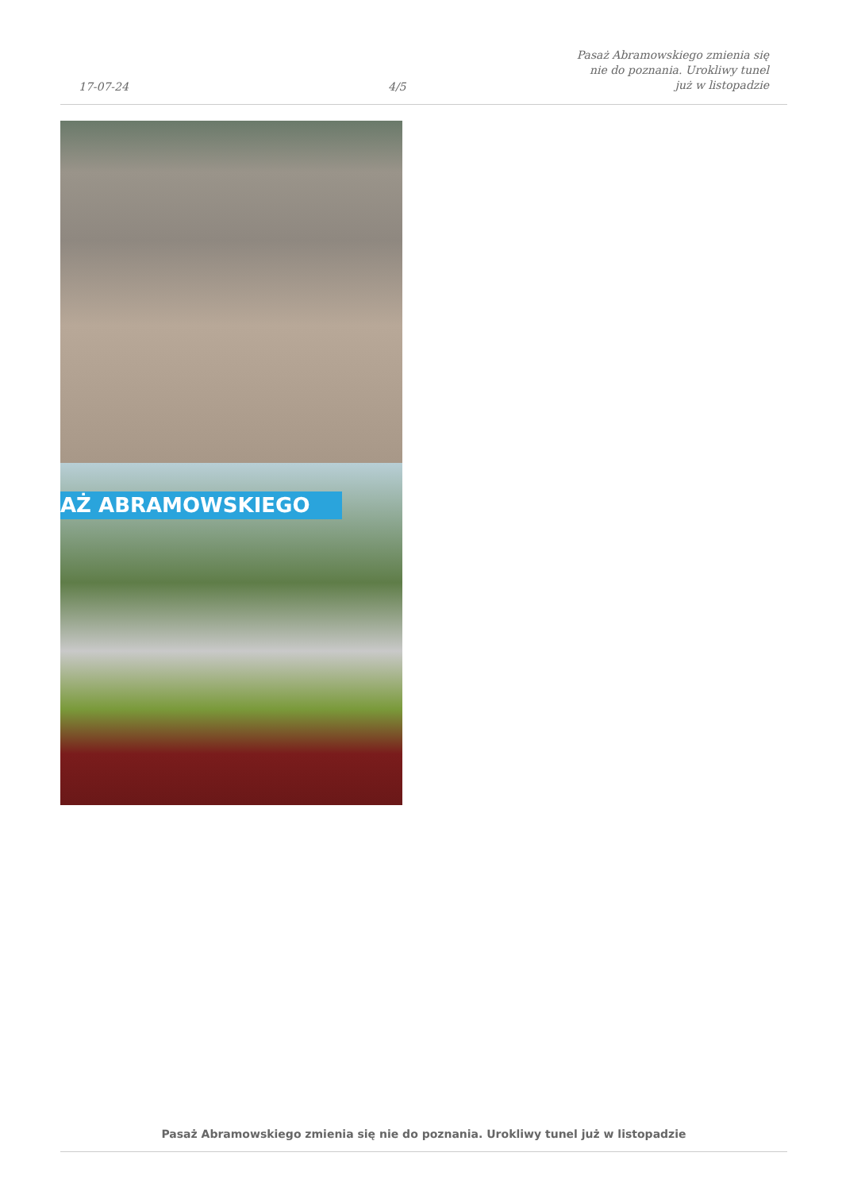17-07-24
4/5
Pasaż Abramowskiego zmienia się nie do poznania. Urokliwy tunel już w listopadzie
AŻ ABRAMOWSKIEGO
Pasaż Abramowskiego zmienia się nie do poznania. Urokliwy tunel już w listopadzie